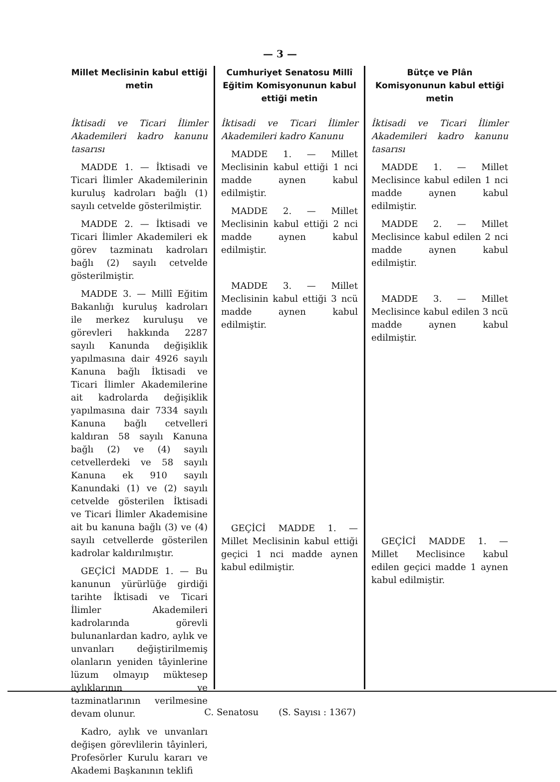— 3 —
Millet Meclisinin kabul ettiği metin
İktisadi ve Ticari İlimler Akademileri kadro kanunu tasarısı
MADDE 1. — İktisadi ve Ticari İlimler Akademilerinin kuruluş kadroları bağlı (1) sayılı cetvelde gösterilmiştir.
MADDE 2. — İktisadi ve Ticari İlimler Akademileri ek görev tazminatı kadroları bağlı (2) sayılı cetvelde gösterilmiştir.
MADDE 3. — Millî Eğitim Bakanlığı kuruluş kadroları ile merkez kuruluşu ve görevleri hakkında 2287 sayılı Kanunda değişiklik yapılmasına dair 4926 sayılı Kanuna bağlı İktisadi ve Ticari İlimler Akademilerine ait kadrolarda değişiklik yapılmasına dair 7334 sayılı Kanuna bağlı cetvelleri kaldıran 58 sayılı Kanuna bağlı (2) ve (4) sayılı cetvellerdeki ve 58 sayılı Kanuna ek 910 sayılı Kanundaki (1) ve (2) sayılı cetvelde gösterilen İktisadi ve Ticari İlimler Akademisine ait bu kanuna bağlı (3) ve (4) sayılı cetvellerde gösterilen kadrolar kaldırılmıştır.
GEÇİCİ MADDE 1. — Bu kanunun yürürlüğe girdiği tarihte İktisadi ve Ticari İlimler Akademileri kadrolarında görevli bulunanlardan kadro, aylık ve unvanları değiştirilmemiş olanların yeniden tâyinlerine lüzum olmayıp müktesep aylıklarının ve tazminatlarının verilmesine devam olunur.
Kadro, aylık ve unvanları değişen görevlilerin tâyinleri, Profesörler Kurulu kararı ve Akademi Başkanının teklifi
Cumhuriyet Senatosu Millî Eğitim Komisyonunun kabul ettiği metin
İktisadi ve Ticari İlimler Akademileri kadro Kanunu
MADDE 1. — Millet Meclisinin kabul ettiği 1 nci madde aynen kabul edilmiştir.
MADDE 2. — Millet Meclisinin kabul ettiği 2 nci madde aynen kabul edilmiştir.
MADDE 3. — Millet Meclisinin kabul ettiği 3 ncü madde aynen kabul edilmiştir.
GEÇİCİ MADDE 1. — Millet Meclisinin kabul ettiği geçici 1 nci madde aynen kabul edilmiştir.
Bütçe ve Plân Komisyonunun kabul ettiği metin
İktisadi ve Ticari İlimler Akademileri kadro kanunu tasarısı
MADDE 1. — Millet Meclisince kabul edilen 1 nci madde aynen kabul edilmiştir.
MADDE 2. — Millet Meclisince kabul edilen 2 nci madde aynen kabul edilmiştir.
MADDE 3. — Millet Meclisince kabul edilen 3 ncü madde aynen kabul edilmiştir.
GEÇİCİ MADDE 1. — Millet Meclisince kabul edilen geçici madde 1 aynen kabul edilmiştir.
C. Senatosu (S. Sayısı : 1367)